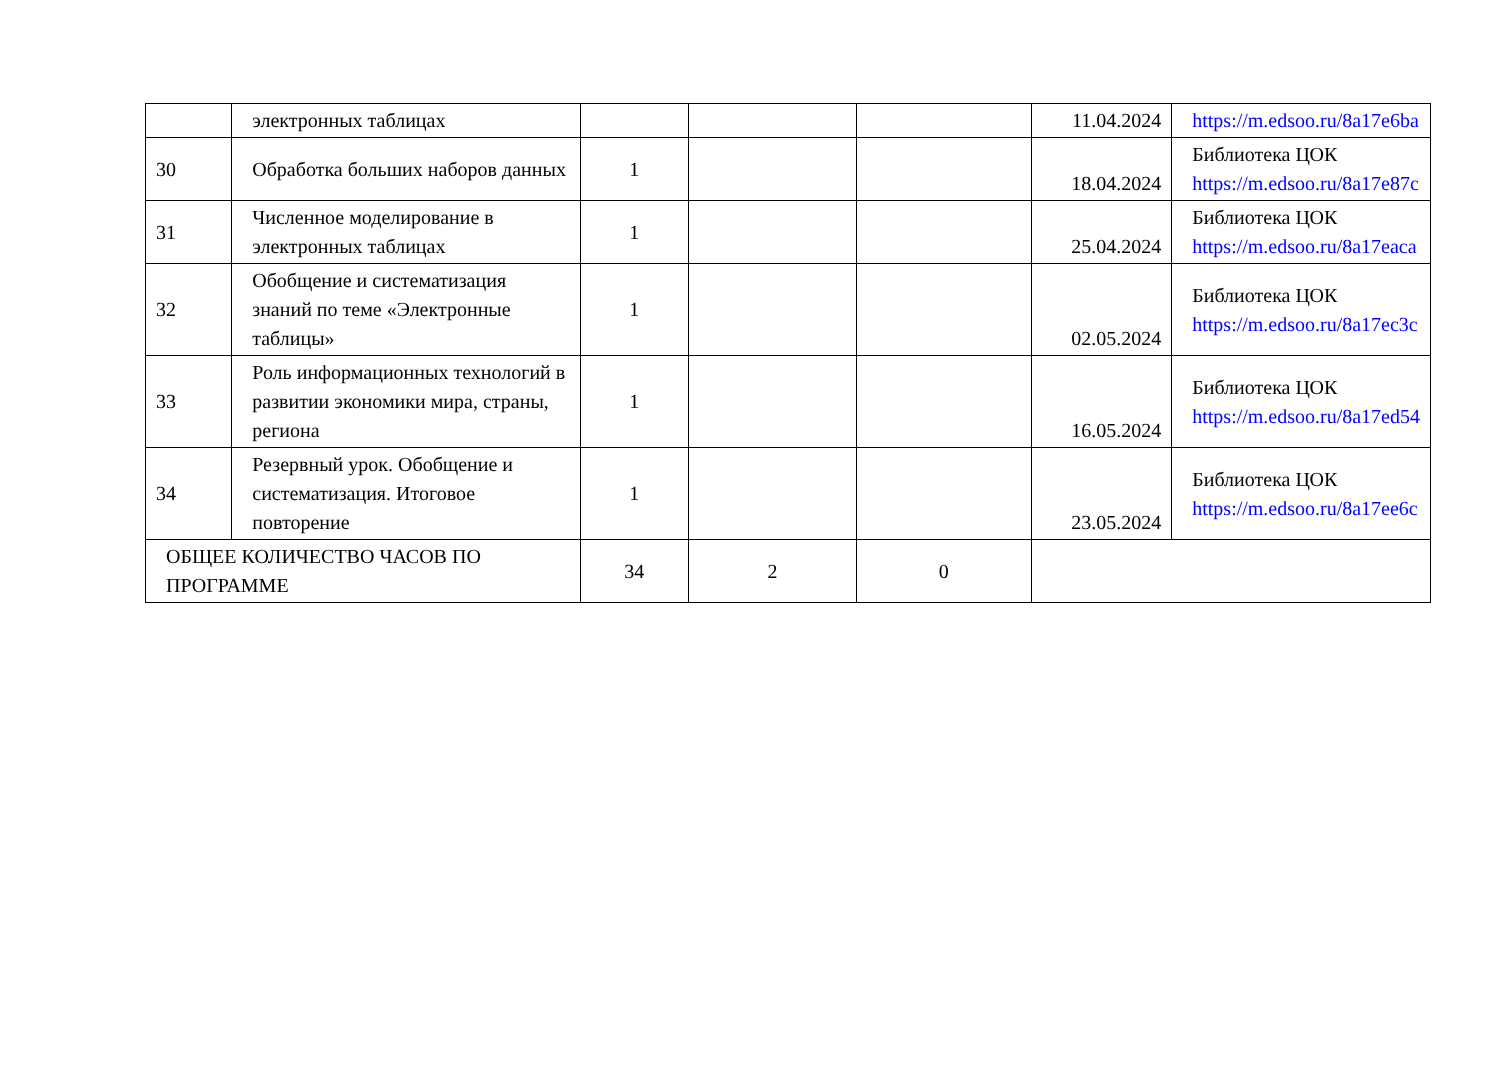| | электронных таблицах | | | | 11.04.2024 | https://m.edsoo.ru/8a17e6ba |
| 30 | Обработка больших наборов данных | 1 | | | 18.04.2024 | Библиотека ЦОК https://m.edsoo.ru/8a17e87c |
| 31 | Численное моделирование в электронных таблицах | 1 | | | 25.04.2024 | Библиотека ЦОК https://m.edsoo.ru/8a17eaca |
| 32 | Обобщение и систематизация знаний по теме «Электронные таблицы» | 1 | | | 02.05.2024 | Библиотека ЦОК https://m.edsoo.ru/8a17ec3c |
| 33 | Роль информационных технологий в развитии экономики мира, страны, региона | 1 | | | 16.05.2024 | Библиотека ЦОК https://m.edsoo.ru/8a17ed54 |
| 34 | Резервный урок. Обобщение и систематизация. Итоговое повторение | 1 | | | 23.05.2024 | Библиотека ЦОК https://m.edsoo.ru/8a17ee6c |
| ОБЩЕЕ КОЛИЧЕСТВО ЧАСОВ ПО ПРОГРАММЕ | | 34 | 2 | 0 | | |